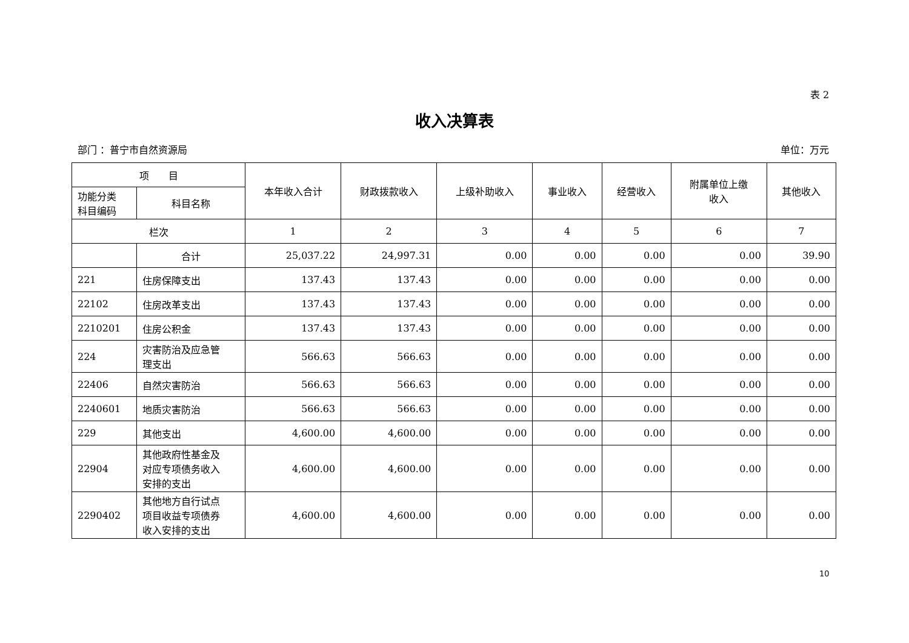表 2
收入决算表
部门 ：普宁市自然资源局 单位：万元
| 项 目 | | 本年收入合计 | 财政拨款收入 | 上级补助收入 | 事业收入 | 经营收入 | 附属单位上缴 收入 | 其他收入 |
| --- | --- | --- | --- | --- | --- | --- | --- | --- |
| 功能分类 科目编码 | 科目名称 | | | | | | | |
| 栏次 | | 1 | 2 | 3 | 4 | 5 | 6 | 7 |
| | 合计 | 25,037.22 | 24,997.31 | 0.00 | 0.00 | 0.00 | 0.00 | 39.90 |
| 221 | 住房保障支出 | 137.43 | 137.43 | 0.00 | 0.00 | 0.00 | 0.00 | 0.00 |
| 22102 | 住房改革支出 | 137.43 | 137.43 | 0.00 | 0.00 | 0.00 | 0.00 | 0.00 |
| 2210201 | 住房公积金 | 137.43 | 137.43 | 0.00 | 0.00 | 0.00 | 0.00 | 0.00 |
| 224 | 灾害防治及应急管 理支出 | 566.63 | 566.63 | 0.00 | 0.00 | 0.00 | 0.00 | 0.00 |
| 22406 | 自然灾害防治 | 566.63 | 566.63 | 0.00 | 0.00 | 0.00 | 0.00 | 0.00 |
| 2240601 | 地质灾害防治 | 566.63 | 566.63 | 0.00 | 0.00 | 0.00 | 0.00 | 0.00 |
| 229 | 其他支出 | 4,600.00 | 4,600.00 | 0.00 | 0.00 | 0.00 | 0.00 | 0.00 |
| 22904 | 其他政府性基金及 对应专项债务收入 安排的支出 | 4,600.00 | 4,600.00 | 0.00 | 0.00 | 0.00 | 0.00 | 0.00 |
| 2290402 | 其他地方自行试点 项目收益专项债券 收入安排的支出 | 4,600.00 | 4,600.00 | 0.00 | 0.00 | 0.00 | 0.00 | 0.00 |
10